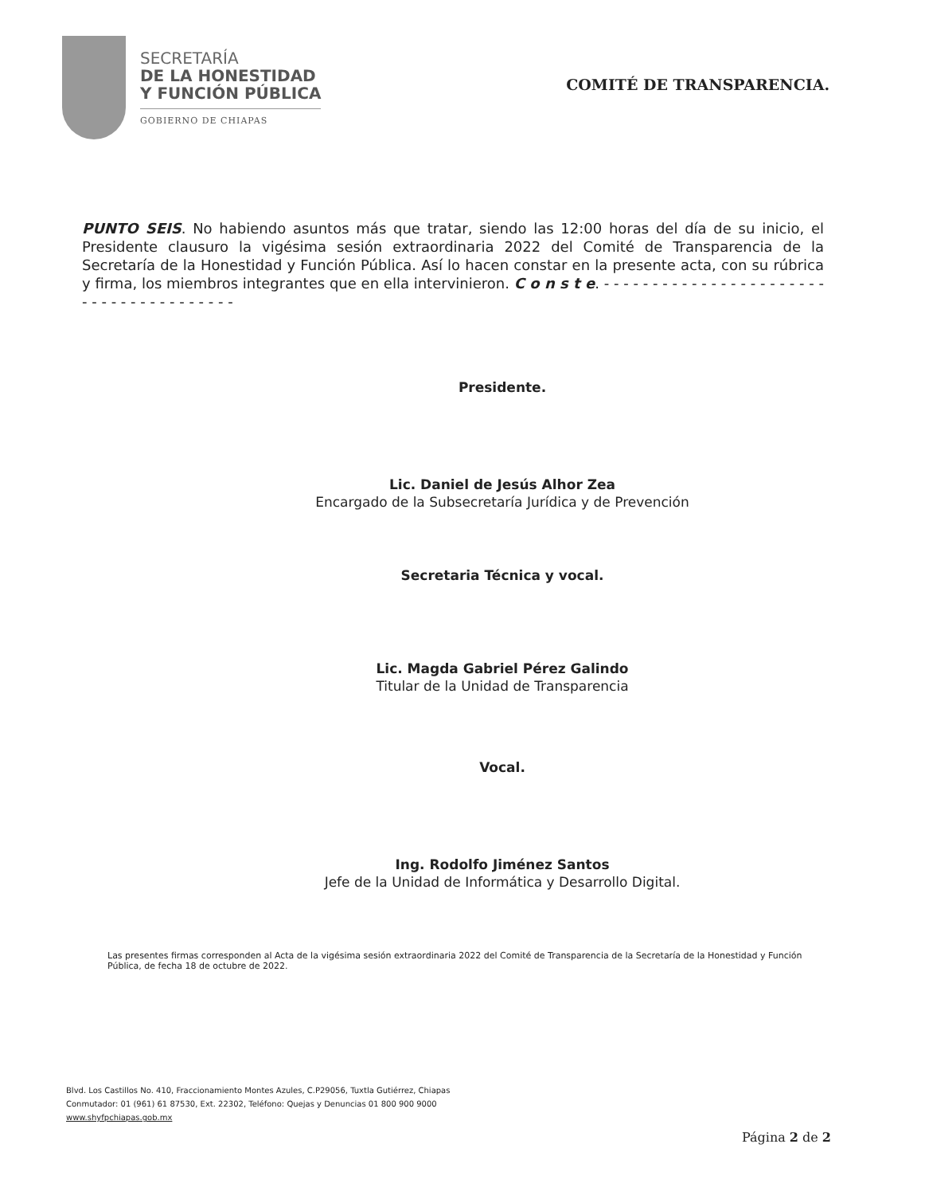SECRETARÍA
DE LA HONESTIDAD
Y FUNCIÓN PÚBLICA
GOBIERNO DE CHIAPAS
COMITÉ DE TRANSPARENCIA.
PUNTO SEIS. No habiendo asuntos más que tratar, siendo las 12:00 horas del día de su inicio, el Presidente clausuro la vigésima sesión extraordinaria 2022 del Comité de Transparencia de la Secretaría de la Honestidad y Función Pública. Así lo hacen constar en la presente acta, con su rúbrica y firma, los miembros integrantes que en ella intervinieron. C o n s t e. - - - - - - - - - - - - - - - - - - - - - - - - - - - - - - - - - - - - - - -
Presidente.
Lic. Daniel de Jesús Alhor Zea
Encargado de la Subsecretaría Jurídica y de Prevención
Secretaria Técnica y vocal.
Lic. Magda Gabriel Pérez Galindo
Titular de la Unidad de Transparencia
Vocal.
Ing. Rodolfo Jiménez Santos
Jefe de la Unidad de Informática y Desarrollo Digital.
Las presentes firmas corresponden al Acta de la vigésima sesión extraordinaria 2022 del Comité de Transparencia de la Secretaría de la Honestidad y Función Pública, de fecha 18 de octubre de 2022.
Blvd. Los Castillos No. 410, Fraccionamiento Montes Azules, C.P29056, Tuxtla Gutiérrez, Chiapas
Conmutador: 01 (961) 61 87530, Ext. 22302, Teléfono: Quejas y Denuncias 01 800 900 9000
www.shyfpchiapas.gob.mx
Página 2 de 2